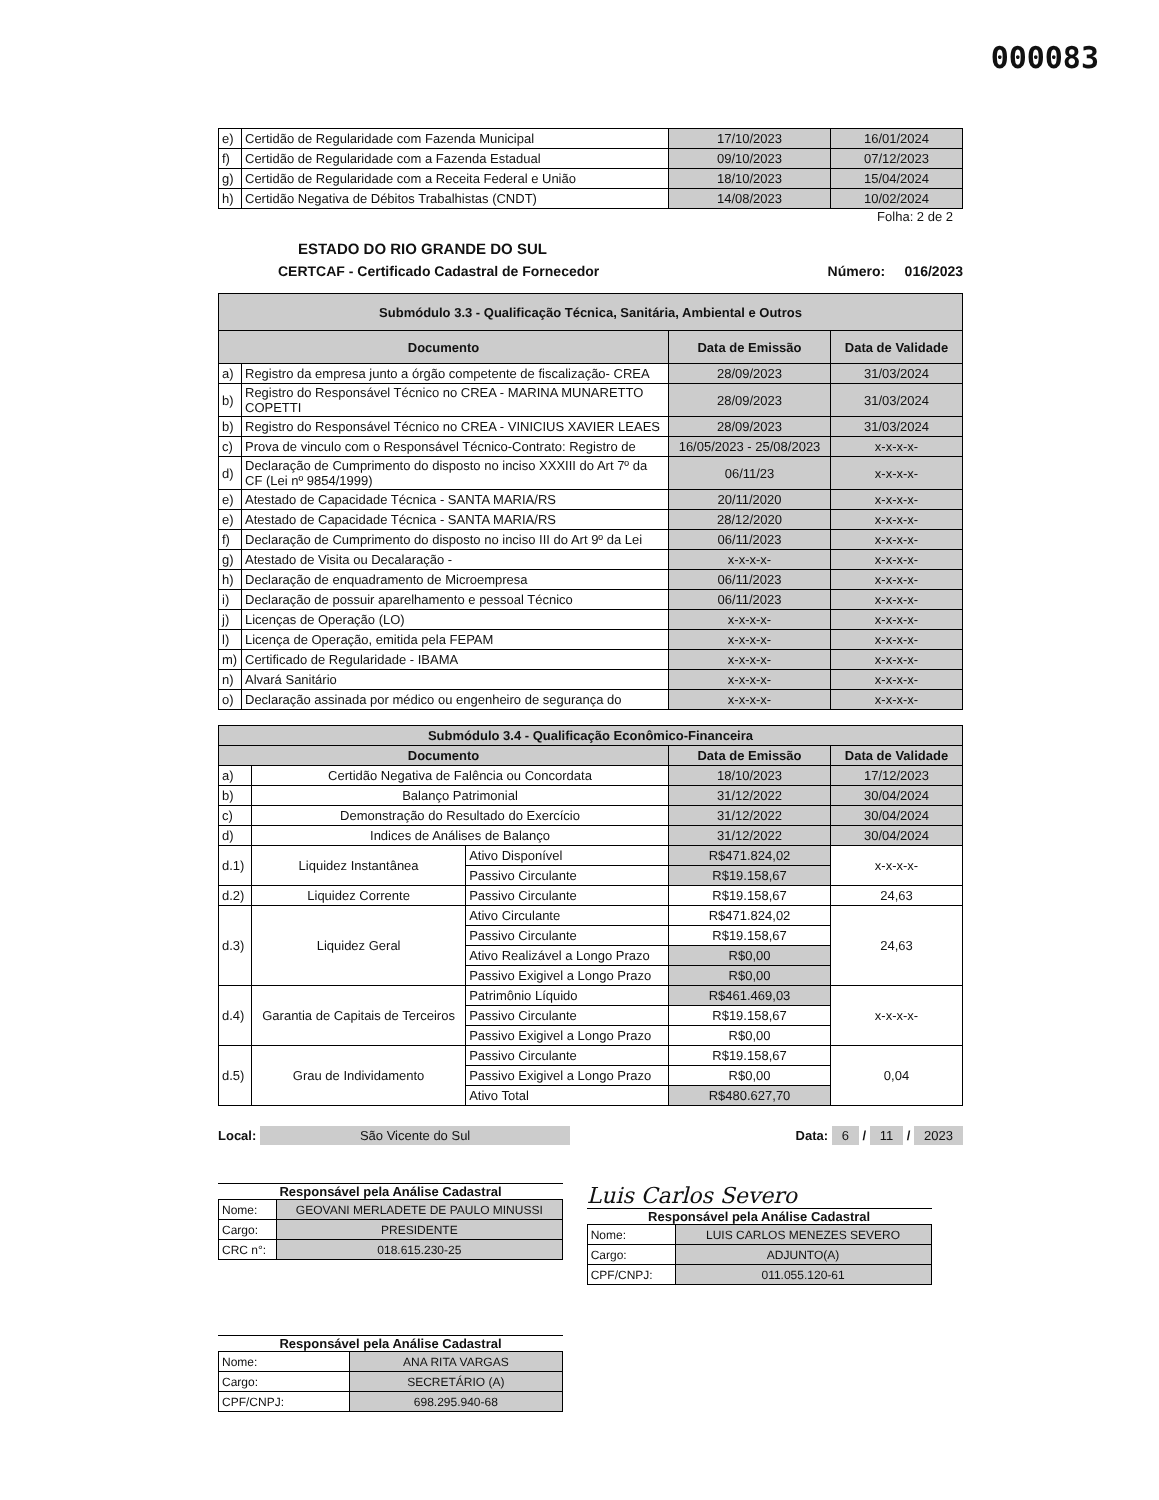000083
| e) | Certidão de Regularidade com Fazenda Municipal | 17/10/2023 | 16/01/2024 |
| f) | Certidão de Regularidade com a Fazenda Estadual | 09/10/2023 | 07/12/2023 |
| g) | Certidão de Regularidade com a Receita Federal e União | 18/10/2023 | 15/04/2024 |
| h) | Certidão Negativa de Débitos Trabalhistas (CNDT) | 14/08/2023 | 10/02/2024 |
Folha: 2 de 2
ESTADO DO RIO GRANDE DO SUL
CERTCAF - Certificado Cadastral de Fornecedor Número: 016/2023
| Submódulo 3.3 - Qualificação Técnica, Sanitária, Ambiental e Outros | | | |
| --- | --- | --- | --- |
| Documento | | Data de Emissão | Data de Validade |
| a) | Registro da empresa junto a órgão competente de fiscalização- CREA | 28/09/2023 | 31/03/2024 |
| b) | Registro do Responsável Técnico no CREA - MARINA MUNARETTO COPETTI | 28/09/2023 | 31/03/2024 |
| b) | Registro do Responsável Técnico no CREA - VINICIUS XAVIER LEAES | 28/09/2023 | 31/03/2024 |
| c) | Prova de vinculo com o Responsável Técnico-Contrato: Registro de | 16/05/2023 - 25/08/2023 | x-x-x-x- |
| d) | Declaração de Cumprimento do disposto no inciso XXXIII do Art 7º da CF (Lei nº 9854/1999) | 06/11/23 | x-x-x-x- |
| e) | Atestado de Capacidade Técnica - SANTA MARIA/RS | 20/11/2020 | x-x-x-x- |
| e) | Atestado de Capacidade Técnica - SANTA MARIA/RS | 28/12/2020 | x-x-x-x- |
| f) | Declaração de Cumprimento do disposto no inciso III do Art 9º da Lei | 06/11/2023 | x-x-x-x- |
| g) | Atestado de Visita ou Decalaração - | x-x-x-x- | x-x-x-x- |
| h) | Declaração de enquadramento de Microempresa | 06/11/2023 | x-x-x-x- |
| i) | Declaração de possuir aparelhamento e pessoal Técnico | 06/11/2023 | x-x-x-x- |
| j) | Licenças de Operação (LO) | x-x-x-x- | x-x-x-x- |
| l) | Licença de Operação, emitida pela FEPAM | x-x-x-x- | x-x-x-x- |
| m) | Certificado de Regularidade - IBAMA | x-x-x-x- | x-x-x-x- |
| n) | Alvará Sanitário | x-x-x-x- | x-x-x-x- |
| o) | Declaração assinada por médico ou engenheiro de segurança do | x-x-x-x- | x-x-x-x- |
| Submódulo 3.4 - Qualificação Econômico-Financeira | | | | |
| --- | --- | --- | --- | --- |
| Documento | | | Data de Emissão | Data de Validade |
| a) | Certidão Negativa de Falência ou Concordata | | 18/10/2023 | 17/12/2023 |
| b) | Balanço Patrimonial | | 31/12/2022 | 30/04/2024 |
| c) | Demonstração do Resultado do Exercício | | 31/12/2022 | 30/04/2024 |
| d) | Indices de Análises de Balanço | | 31/12/2022 | 30/04/2024 |
| d.1) | Liquidez Instantânea | Ativo Disponível | R$471.824,02 | x-x-x-x- |
| | | Passivo Circulante | R$19.158,67 | |
| d.2) | Liquidez Corrente | Passivo Circulante | R$19.158,67 | 24,63 |
| d.3) | Liquidez Geral | Ativo Circulante | R$471.824,02 | 24,63 |
| | | Passivo Circulante | R$19.158,67 | |
| | | Ativo Realizável a Longo Prazo | R$0,00 | |
| | | Passivo Exigivel a Longo Prazo | R$0,00 | |
| d.4) | Garantia de Capitais de Terceiros | Patrimônio Líquido | R$461.469,03 | x-x-x-x- |
| | | Passivo Circulante | R$19.158,67 | |
| | | Passivo Exigivel a Longo Prazo | R$0,00 | |
| d.5) | Grau de Individamento | Passivo Circulante | R$19.158,67 | 0,04 |
| | | Passivo Exigivel a Longo Prazo | R$0,00 | |
| | | Ativo Total | R$480.627,70 | |
Local: São Vicente do Sul Data: 6 / 11 / 2023
Responsável pela Análise Cadastral
| Nome: | GEOVANI MERLADETE DE PAULO MINUSSI |
| Cargo: | PRESIDENTE |
| CRC n°: | 018.615.230-25 |
Luis Carlos Severo
Responsável pela Análise Cadastral
| Nome: | LUIS CARLOS MENEZES SEVERO |
| Cargo: | ADJUNTO(A) |
| CPF/CNPJ: | 011.055.120-61 |
Responsável pela Análise Cadastral
| Nome: | ANA RITA VARGAS |
| Cargo: | SECRETÁRIO (A) |
| CPF/CNPJ: | 698.295.940-68 |